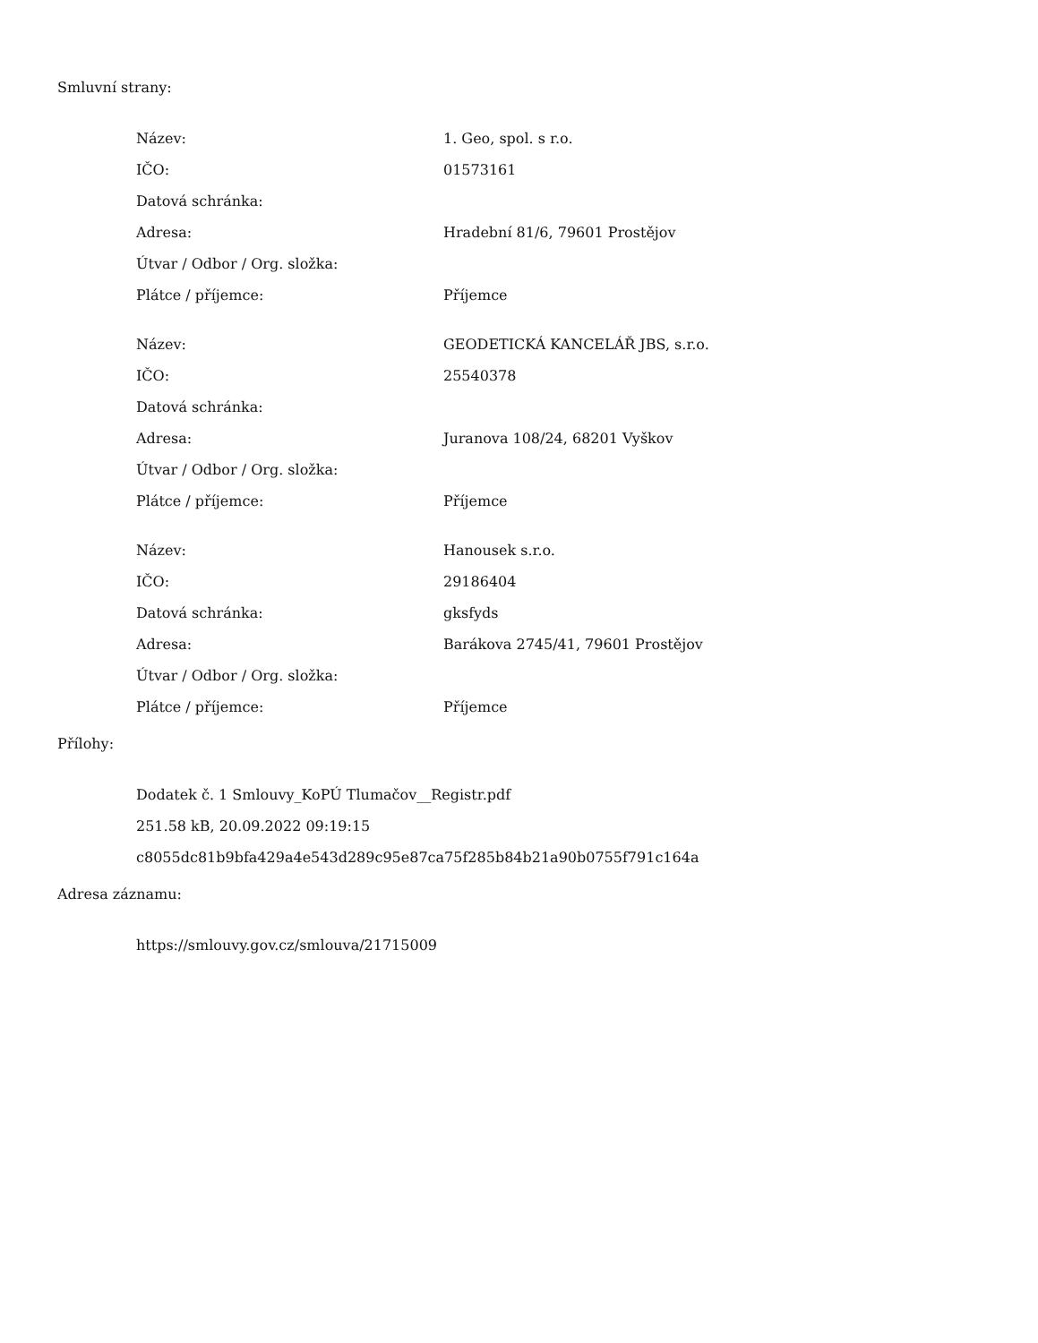Smluvní strany:
| Název: | 1. Geo, spol. s r.o. |
| IČO: | 01573161 |
| Datová schránka: | |
| Adresa: | Hradební 81/6, 79601 Prostějov |
| Útvar / Odbor / Org. složka: | |
| Plátce / příjemce: | Příjemce |
| Název: | GEODETICKÁ KANCELÁŘ JBS, s.r.o. |
| IČO: | 25540378 |
| Datová schránka: | |
| Adresa: | Juranova 108/24, 68201 Vyškov |
| Útvar / Odbor / Org. složka: | |
| Plátce / příjemce: | Příjemce |
| Název: | Hanousek s.r.o. |
| IČO: | 29186404 |
| Datová schránka: | gksfyds |
| Adresa: | Barákova 2745/41, 79601 Prostějov |
| Útvar / Odbor / Org. složka: | |
| Plátce / příjemce: | Příjemce |
Přílohy:
Dodatek č. 1 Smlouvy_KoPÚ Tlumačov__Registr.pdf
251.58 kB, 20.09.2022 09:19:15
c8055dc81b9bfa429a4e543d289c95e87ca75f285b84b21a90b0755f791c164a
Adresa záznamu:
https://smlouvy.gov.cz/smlouva/21715009